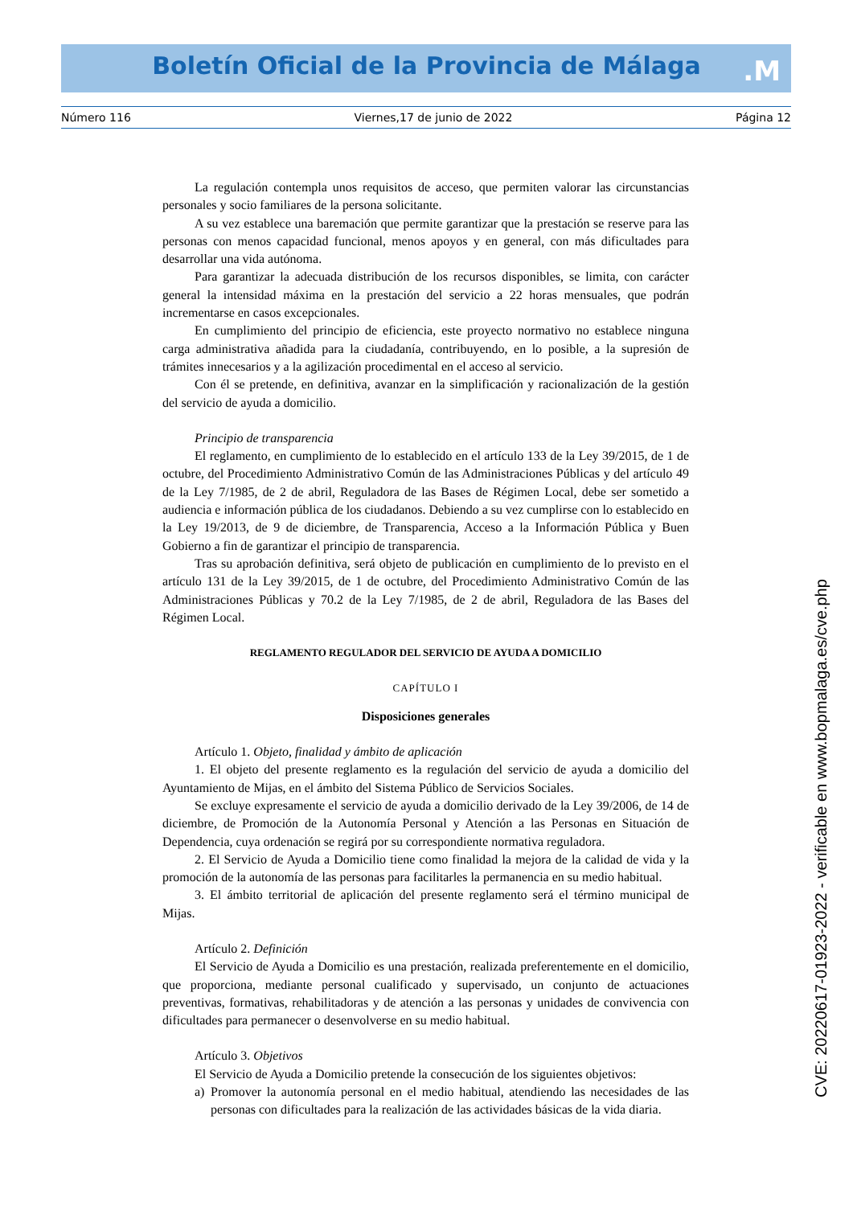Boletín Oficial de la Provincia de Málaga
.M
Número 116 Viernes,17 de junio de 2022 Página 12
La regulación contempla unos requisitos de acceso, que permiten valorar las circunstancias personales y socio familiares de la persona solicitante.
A su vez establece una baremación que permite garantizar que la prestación se reserve para las personas con menos capacidad funcional, menos apoyos y en general, con más dificultades para desarrollar una vida autónoma.
Para garantizar la adecuada distribución de los recursos disponibles, se limita, con carácter general la intensidad máxima en la prestación del servicio a 22 horas mensuales, que podrán incrementarse en casos excepcionales.
En cumplimiento del principio de eficiencia, este proyecto normativo no establece ninguna carga administrativa añadida para la ciudadanía, contribuyendo, en lo posible, a la supresión de trámites innecesarios y a la agilización procedimental en el acceso al servicio.
Con él se pretende, en definitiva, avanzar en la simplificación y racionalización de la gestión del servicio de ayuda a domicilio.
Principio de transparencia
El reglamento, en cumplimiento de lo establecido en el artículo 133 de la Ley 39/2015, de 1 de octubre, del Procedimiento Administrativo Común de las Administraciones Públicas y del artículo 49 de la Ley 7/1985, de 2 de abril, Reguladora de las Bases de Régimen Local, debe ser sometido a audiencia e información pública de los ciudadanos. Debiendo a su vez cumplirse con lo establecido en la Ley 19/2013, de 9 de diciembre, de Transparencia, Acceso a la Información Pública y Buen Gobierno a fin de garantizar el principio de transparencia.
Tras su aprobación definitiva, será objeto de publicación en cumplimiento de lo previsto en el artículo 131 de la Ley 39/2015, de 1 de octubre, del Procedimiento Administrativo Común de las Administraciones Públicas y 70.2 de la Ley 7/1985, de 2 de abril, Reguladora de las Bases del Régimen Local.
REGLAMENTO REGULADOR DEL SERVICIO DE AYUDA A DOMICILIO
CAPÍTULO I
Disposiciones generales
Artículo 1. Objeto, finalidad y ámbito de aplicación
1. El objeto del presente reglamento es la regulación del servicio de ayuda a domicilio del Ayuntamiento de Mijas, en el ámbito del Sistema Público de Servicios Sociales.
Se excluye expresamente el servicio de ayuda a domicilio derivado de la Ley 39/2006, de 14 de diciembre, de Promoción de la Autonomía Personal y Atención a las Personas en Situación de Dependencia, cuya ordenación se regirá por su correspondiente normativa reguladora.
2. El Servicio de Ayuda a Domicilio tiene como finalidad la mejora de la calidad de vida y la promoción de la autonomía de las personas para facilitarles la permanencia en su medio habitual.
3. El ámbito territorial de aplicación del presente reglamento será el término municipal de Mijas.
Artículo 2. Definición
El Servicio de Ayuda a Domicilio es una prestación, realizada preferentemente en el domicilio, que proporciona, mediante personal cualificado y supervisado, un conjunto de actuaciones preventivas, formativas, rehabilitadoras y de atención a las personas y unidades de convivencia con dificultades para permanecer o desenvolverse en su medio habitual.
Artículo 3. Objetivos
El Servicio de Ayuda a Domicilio pretende la consecución de los siguientes objetivos:
a) Promover la autonomía personal en el medio habitual, atendiendo las necesidades de las personas con dificultades para la realización de las actividades básicas de la vida diaria.
CVE: 20220617-01923-2022 - verificable en www.bopmalaga.es/cve.php